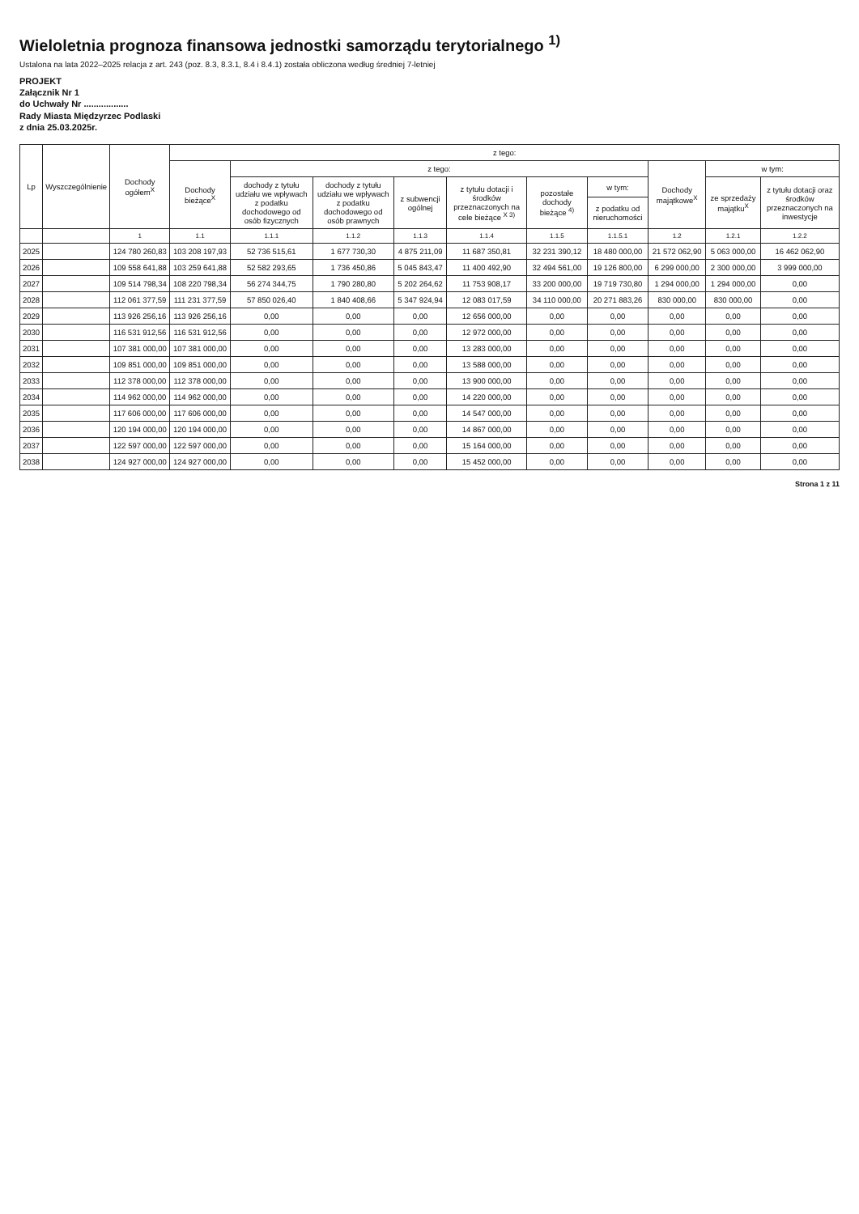Wieloletnia prognoza finansowa jednostki samorządu terytorialnego <sup>1)</sup>
Ustalona na lata 2022–2025 relacja z art. 243 (poz. 8.3, 8.3.1, 8.4 i 8.4.1) została obliczona według średniej 7-letniej
PROJEKT
Załącznik Nr 1
do Uchwały Nr ..................
Rady Miasta Międzyrzec Podlaski
z dnia 25.03.2025r.
| Lp | Wyszczególnienie | Dochody ogółem<sup>X</sup> | z tego: | | | | | | | | | |
| --- | --- | --- | --- | --- | --- | --- | --- | --- | --- | --- | --- | --- |
| | | | Dochody bieżące<sup>X</sup> | z tego: | | | | | | Dochody majątkowe<sup>X</sup> | w tym: | |
| | | | | dochody z tytułu udziału we wpływach z podatku dochodowego od osób fizycznych | dochody z tytułu udziału we wpływach z podatku dochodowego od osób prawnych | z subwencji ogólnej | z tytułu dotacji i środków przeznaczonych na cele bieżące <sup>X 3)</sup> | pozostałe dochody bieżące <sup>4)</sup> | w tym: | | ze sprzedaży majątku<sup>X</sup> | z tytułu dotacji oraz środków przeznaczonych na inwestycje |
| | | | | | | | | | z podatku od nieruchomości | | | |
| | | 1 | 1.1 | 1.1.1 | 1.1.2 | 1.1.3 | 1.1.4 | 1.1.5 | 1.1.5.1 | 1.2 | 1.2.1 | 1.2.2 |
| 2025 | | 124 780 260,83 | 103 208 197,93 | 52 736 515,61 | 1 677 730,30 | 4 875 211,09 | 11 687 350,81 | 32 231 390,12 | 18 480 000,00 | 21 572 062,90 | 5 063 000,00 | 16 462 062,90 |
| 2026 | | 109 558 641,88 | 103 259 641,88 | 52 582 293,65 | 1 736 450,86 | 5 045 843,47 | 11 400 492,90 | 32 494 561,00 | 19 126 800,00 | 6 299 000,00 | 2 300 000,00 | 3 999 000,00 |
| 2027 | | 109 514 798,34 | 108 220 798,34 | 56 274 344,75 | 1 790 280,80 | 5 202 264,62 | 11 753 908,17 | 33 200 000,00 | 19 719 730,80 | 1 294 000,00 | 1 294 000,00 | 0,00 |
| 2028 | | 112 061 377,59 | 111 231 377,59 | 57 850 026,40 | 1 840 408,66 | 5 347 924,94 | 12 083 017,59 | 34 110 000,00 | 20 271 883,26 | 830 000,00 | 830 000,00 | 0,00 |
| 2029 | | 113 926 256,16 | 113 926 256,16 | 0,00 | 0,00 | 0,00 | 12 656 000,00 | 0,00 | 0,00 | 0,00 | 0,00 | 0,00 |
| 2030 | | 116 531 912,56 | 116 531 912,56 | 0,00 | 0,00 | 0,00 | 12 972 000,00 | 0,00 | 0,00 | 0,00 | 0,00 | 0,00 |
| 2031 | | 107 381 000,00 | 107 381 000,00 | 0,00 | 0,00 | 0,00 | 13 283 000,00 | 0,00 | 0,00 | 0,00 | 0,00 | 0,00 |
| 2032 | | 109 851 000,00 | 109 851 000,00 | 0,00 | 0,00 | 0,00 | 13 588 000,00 | 0,00 | 0,00 | 0,00 | 0,00 | 0,00 |
| 2033 | | 112 378 000,00 | 112 378 000,00 | 0,00 | 0,00 | 0,00 | 13 900 000,00 | 0,00 | 0,00 | 0,00 | 0,00 | 0,00 |
| 2034 | | 114 962 000,00 | 114 962 000,00 | 0,00 | 0,00 | 0,00 | 14 220 000,00 | 0,00 | 0,00 | 0,00 | 0,00 | 0,00 |
| 2035 | | 117 606 000,00 | 117 606 000,00 | 0,00 | 0,00 | 0,00 | 14 547 000,00 | 0,00 | 0,00 | 0,00 | 0,00 | 0,00 |
| 2036 | | 120 194 000,00 | 120 194 000,00 | 0,00 | 0,00 | 0,00 | 14 867 000,00 | 0,00 | 0,00 | 0,00 | 0,00 | 0,00 |
| 2037 | | 122 597 000,00 | 122 597 000,00 | 0,00 | 0,00 | 0,00 | 15 164 000,00 | 0,00 | 0,00 | 0,00 | 0,00 | 0,00 |
| 2038 | | 124 927 000,00 | 124 927 000,00 | 0,00 | 0,00 | 0,00 | 15 452 000,00 | 0,00 | 0,00 | 0,00 | 0,00 | 0,00 |
Strona 1 z 11